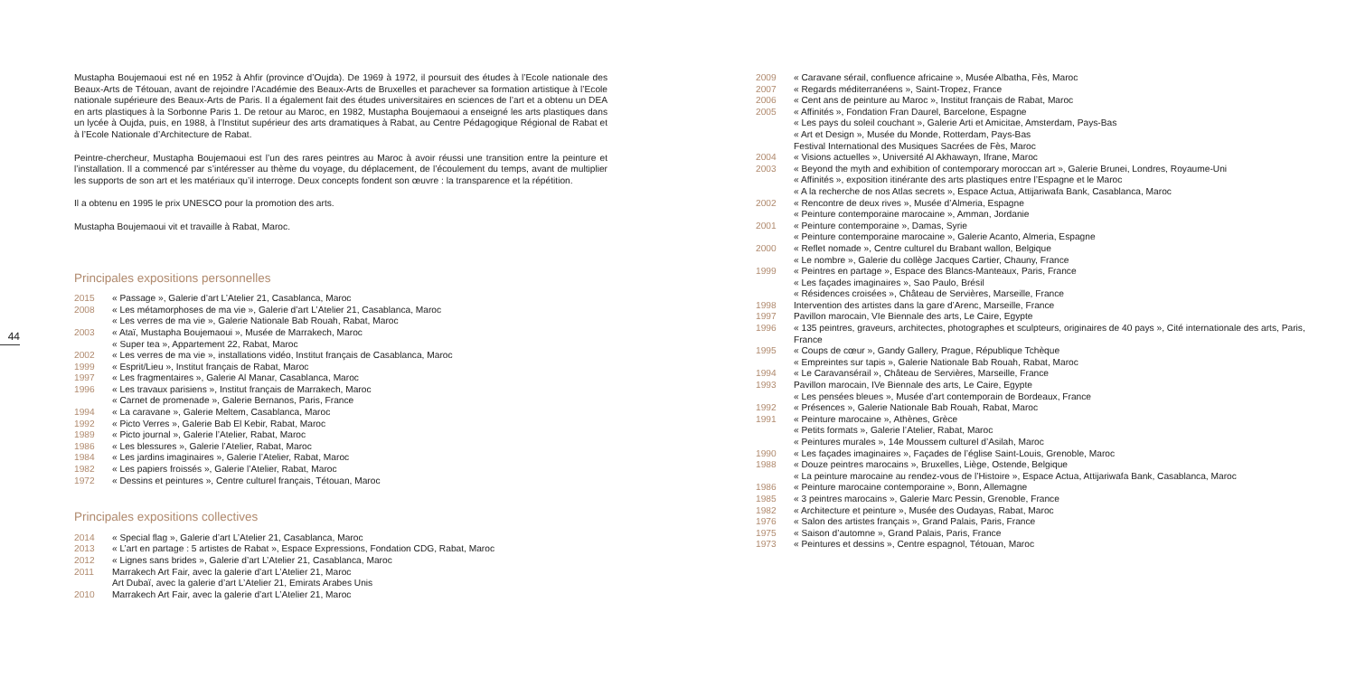44
Mustapha Boujemaoui est né en 1952 à Ahfir (province d’Oujda). De 1969 à 1972, il poursuit des études à l’Ecole nationale des Beaux-Arts de Tétouan, avant de rejoindre l’Académie des Beaux-Arts de Bruxelles et parachever sa formation artistique à l’Ecole nationale supérieure des Beaux-Arts de Paris. Il a également fait des études universitaires en sciences de l’art et a obtenu un DEA en arts plastiques à la Sorbonne Paris 1. De retour au Maroc, en 1982, Mustapha Boujemaoui a enseigné les arts plastiques dans un lycée à Oujda, puis, en 1988, à l’Institut supérieur des arts dramatiques à Rabat, au Centre Pédagogique Régional de Rabat et à l’Ecole Nationale d’Architecture de Rabat.
Peintre-chercheur, Mustapha Boujemaoui est l’un des rares peintres au Maroc à avoir réussi une transition entre la peinture et l’installation. Il a commencé par s’intéresser au thème du voyage, du déplacement, de l’écoulement du temps, avant de multiplier les supports de son art et les matériaux qu’il interroge. Deux concepts fondent son œuvre : la transparence et la répétition.
Il a obtenu en 1995 le prix UNESCO pour la promotion des arts.
Mustapha Boujemaoui vit et travaille à Rabat, Maroc.
Principales expositions personnelles
2015 « Passage », Galerie d’art L’Atelier 21, Casablanca, Maroc
2008 « Les métamorphoses de ma vie », Galerie d’art L’Atelier 21, Casablanca, Maroc
« Les verres de ma vie », Galerie Nationale Bab Rouah, Rabat, Maroc
2003 « Ataï, Mustapha Boujemaoui », Musée de Marrakech, Maroc
« Super tea », Appartement 22, Rabat, Maroc
2002 « Les verres de ma vie », installations vidéo, Institut français de Casablanca, Maroc
1999 « Esprit/Lieu », Institut français de Rabat, Maroc
1997 « Les fragmentaires », Galerie Al Manar, Casablanca, Maroc
1996 « Les travaux parisiens », Institut français de Marrakech, Maroc
« Carnet de promenade », Galerie Bernanos, Paris, France
1994 « La caravane », Galerie Meltem, Casablanca, Maroc
1992 « Picto Verres », Galerie Bab El Kebir, Rabat, Maroc
1989 « Picto journal », Galerie l’Atelier, Rabat, Maroc
1986 « Les blessures », Galerie l’Atelier, Rabat, Maroc
1984 « Les jardins imaginaires », Galerie l’Atelier, Rabat, Maroc
1982 « Les papiers froissés », Galerie l’Atelier, Rabat, Maroc
1972 « Dessins et peintures », Centre culturel français, Tétouan, Maroc
Principales expositions collectives
2014 « Special flag », Galerie d’art L’Atelier 21, Casablanca, Maroc
2013 « L’art en partage : 5 artistes de Rabat », Espace Expressions, Fondation CDG, Rabat, Maroc
2012 « Lignes sans brides », Galerie d’art L’Atelier 21, Casablanca, Maroc
2011 Marrakech Art Fair, avec la galerie d’art L’Atelier 21, Maroc
Art Dubaï, avec la galerie d’art L’Atelier 21, Emirats Arabes Unis
2010 Marrakech Art Fair, avec la galerie d’art L’Atelier 21, Maroc
2009 « Caravane sérail, confluence africaine », Musée Albatha, Fès, Maroc
2007 « Regards méditerranéens », Saint-Tropez, France
2006 « Cent ans de peinture au Maroc », Institut français de Rabat, Maroc
2005 « Affinités », Fondation Fran Daurel, Barcelone, Espagne
« Les pays du soleil couchant », Galerie Arti et Amicitae, Amsterdam, Pays-Bas
« Art et Design », Musée du Monde, Rotterdam, Pays-Bas
Festival International des Musiques Sacrées de Fès, Maroc
2004 « Visions actuelles », Université Al Akhawayn, Ifrane, Maroc
2003 « Beyond the myth and exhibition of contemporary moroccan art », Galerie Brunei, Londres, Royaume-Uni
« Affinités », exposition itinérante des arts plastiques entre l’Espagne et le Maroc
« A la recherche de nos Atlas secrets », Espace Actua, Attijariwafa Bank, Casablanca, Maroc
2002 « Rencontre de deux rives », Musée d’Almeria, Espagne
« Peinture contemporaine marocaine », Amman, Jordanie
2001 « Peinture contemporaine », Damas, Syrie
« Peinture contemporaine marocaine », Galerie Acanto, Almeria, Espagne
2000 « Reflet nomade », Centre culturel du Brabant wallon, Belgique
« Le nombre », Galerie du collège Jacques Cartier, Chauny, France
1999 « Peintres en partage », Espace des Blancs-Manteaux, Paris, France
« Les façades imaginaires », Sao Paulo, Brésil
« Résidences croisées », Château de Servières, Marseille, France
1998 Intervention des artistes dans la gare d’Arenc, Marseille, France
1997 Pavillon marocain, VIe Biennale des arts, Le Caire, Egypte
1996 « 135 peintres, graveurs, architectes, photographes et sculpteurs, originaires de 40 pays », Cité internationale des arts, Paris, France
1995 « Coups de cœur », Gandy Gallery, Prague, République Tchèque
« Empreintes sur tapis », Galerie Nationale Bab Rouah, Rabat, Maroc
1994 « Le Caravansérail », Château de Servières, Marseille, France
1993 Pavillon marocain, IVe Biennale des arts, Le Caire, Egypte
« Les pensées bleues », Musée d’art contemporain de Bordeaux, France
1992 « Présences », Galerie Nationale Bab Rouah, Rabat, Maroc
1991 « Peinture marocaine », Athènes, Grèce
« Petits formats », Galerie l’Atelier, Rabat, Maroc
« Peintures murales », 14e Moussem culturel d’Asilah, Maroc
1990 « Les façades imaginaires », Façades de l’église Saint-Louis, Grenoble, Maroc
1988 « Douze peintres marocains », Bruxelles, Liège, Ostende, Belgique
« La peinture marocaine au rendez-vous de l’Histoire », Espace Actua, Attijariwafa Bank, Casablanca, Maroc
1986 « Peinture marocaine contemporaine », Bonn, Allemagne
1985 « 3 peintres marocains », Galerie Marc Pessin, Grenoble, France
1982 « Architecture et peinture », Musée des Oudayas, Rabat, Maroc
1976 « Salon des artistes français », Grand Palais, Paris, France
1975 « Saison d’automne », Grand Palais, Paris, France
1973 « Peintures et dessins », Centre espagnol, Tétouan, Maroc